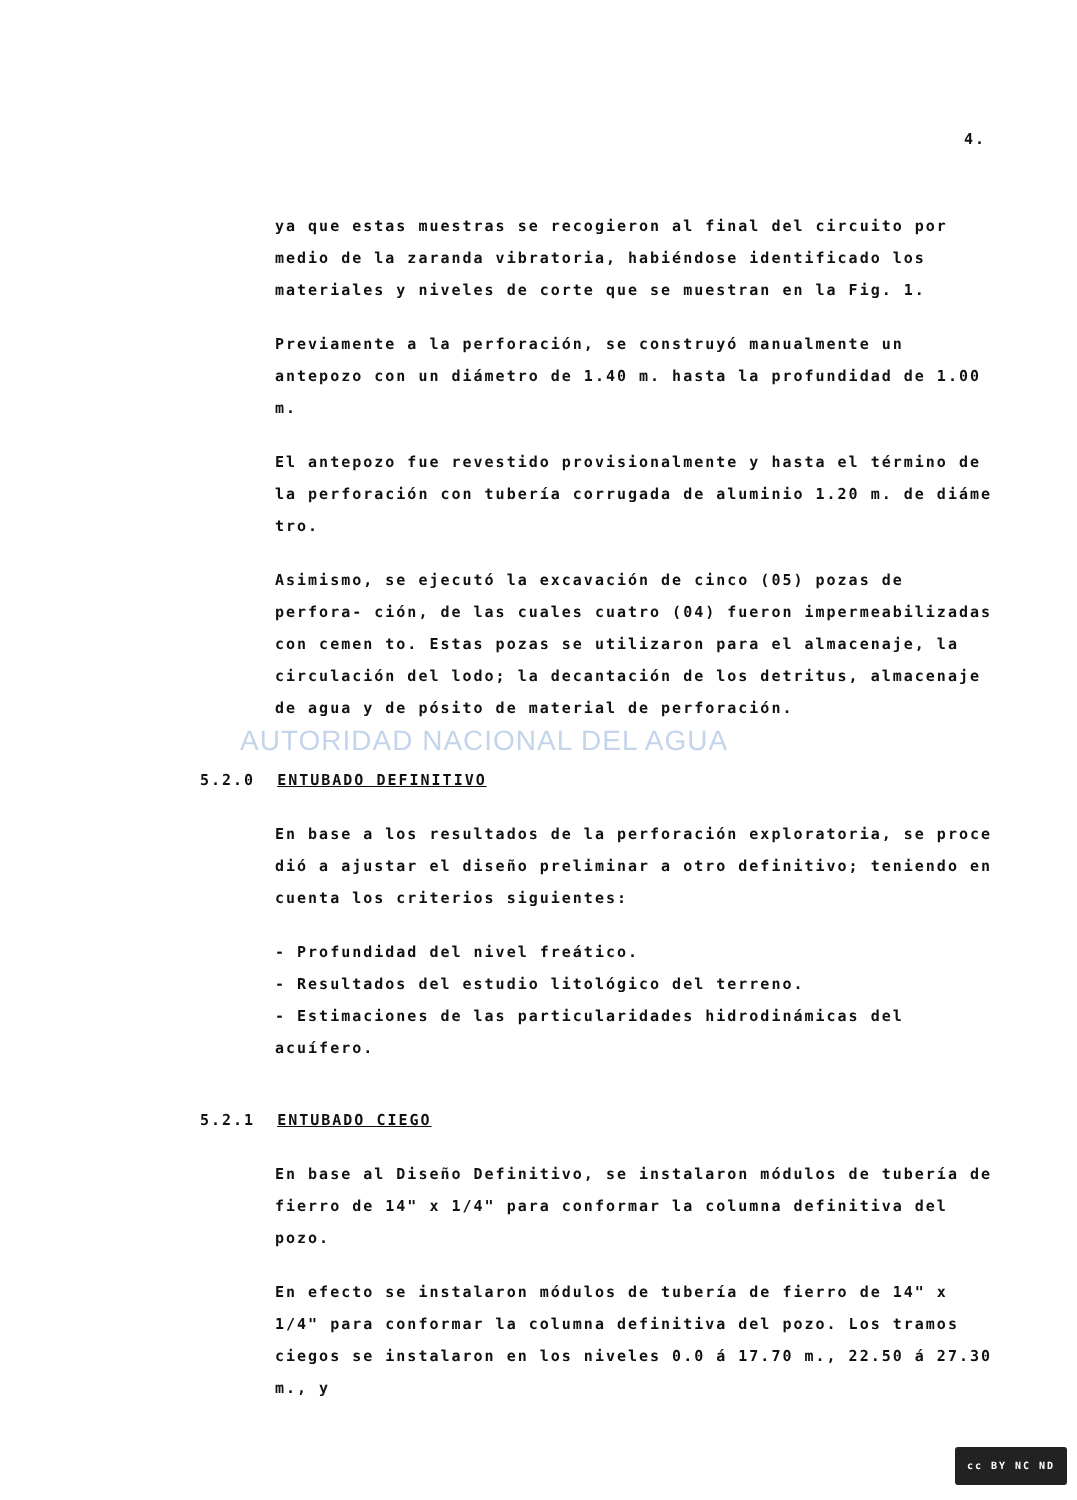AUTORIDAD NACIONAL DEL AGUA
4.
ya que estas muestras se recogieron al final del circuito por medio de la zaranda vibratoria, habiéndose identificado los materiales y niveles de corte que se muestran en la Fig. 1.
Previamente a la perforación, se construyó manualmente un antepozo con un diámetro de 1.40 m. hasta la profundidad de 1.00 m.
El antepozo fue revestido provisionalmente y hasta el término de la perforación con tubería corrugada de aluminio 1.20 m. de diáme tro.
Asimismo, se ejecutó la excavación de cinco (05) pozas de perfora- ción, de las cuales cuatro (04) fueron impermeabilizadas con cemen to. Estas pozas se utilizaron para el almacenaje, la circulación del lodo; la decantación de los detritus, almacenaje de agua y de pósito de material de perforación.
5.2.0 ENTUBADO DEFINITIVO
En base a los resultados de la perforación exploratoria, se proce dió a ajustar el diseño preliminar a otro definitivo; teniendo en cuenta los criterios siguientes:
- Profundidad del nivel freático.
- Resultados del estudio litológico del terreno.
- Estimaciones de las particularidades hidrodinámicas del acuífero.
5.2.1 ENTUBADO CIEGO
En base al Diseño Definitivo, se instalaron módulos de tubería de fierro de 14" x 1/4" para conformar la columna definitiva del pozo.
En efecto se instalaron módulos de tubería de fierro de 14" x 1/4" para conformar la columna definitiva del pozo. Los tramos ciegos se instalaron en los niveles 0.0 á 17.70 m., 22.50 á 27.30 m., y
cc BY NC ND